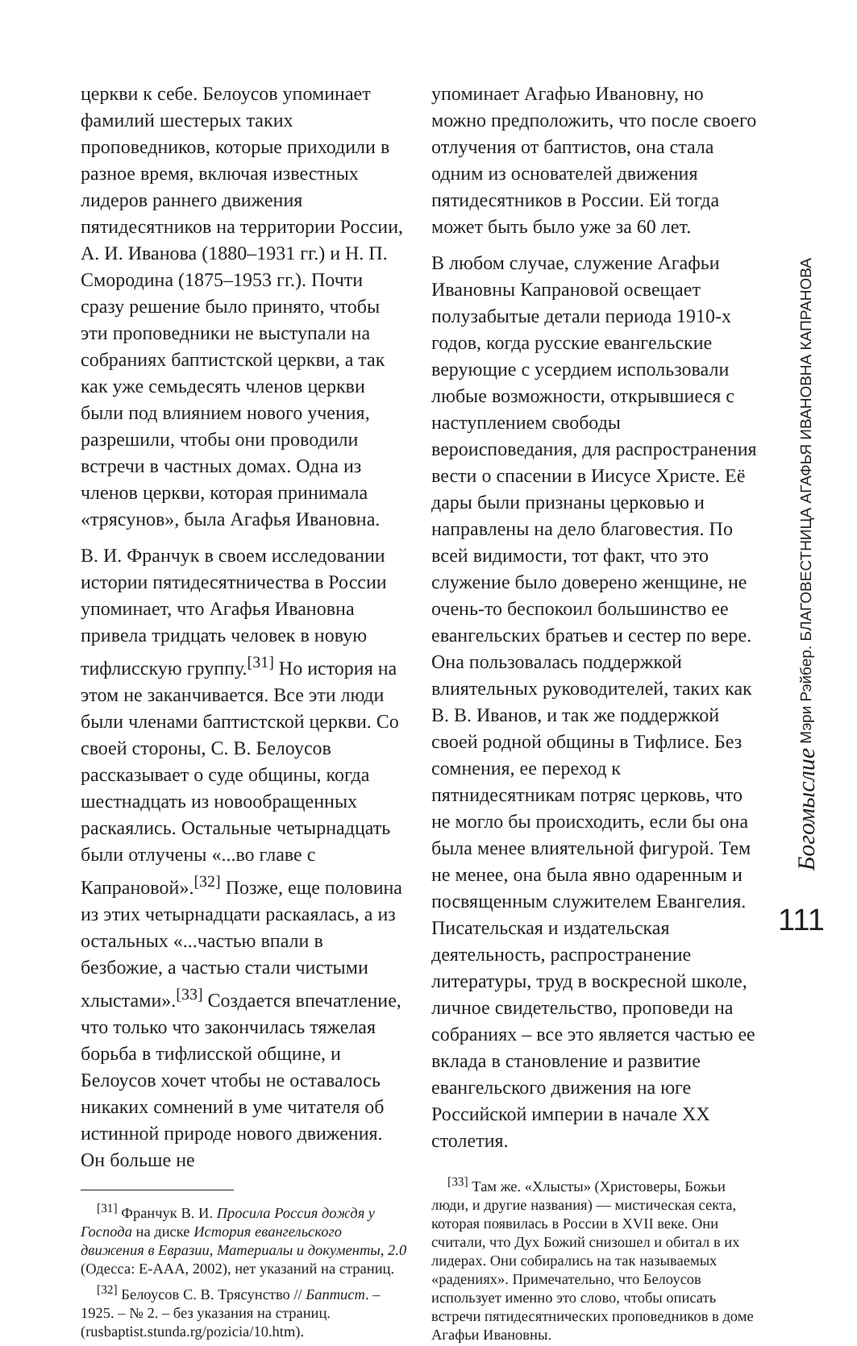церкви к себе. Белоусов упоминает фамилий шестерых таких проповедников, которые приходили в разное время, включая известных лидеров раннего движения пятидесятников на территории России, А. И. Иванова (1880–1931 гг.) и Н. П. Смородина (1875–1953 гг.). Почти сразу решение было принято, чтобы эти проповедники не выступали на собраниях баптистской церкви, а так как уже семьдесять членов церкви были под влиянием нового учения, разрешили, чтобы они проводили встречи в частных домах. Одна из членов церкви, которая принимала «трясунов», была Агафья Ивановна.
В. И. Франчук в своем исследовании истории пятидесятничества в России упоминает, что Агафья Ивановна привела тридцать человек в новую тифлисскую группу.<sup>[31]</sup> Но история на этом не заканчивается. Все эти люди были членами баптистской церкви. Со своей стороны, С. В. Белоусов рассказывает о суде общины, когда шестнадцать из новообращенных раскаялись. Остальные четырнадцать были отлучены «...во главе с Капрановой».<sup>[32]</sup> Позже, еще половина из этих четырнадцати раскаялась, а из остальных «...частью впали в безбожие, а частью стали чистыми хлыстами».<sup>[33]</sup> Создается впечатление, что только что закончилась тяжелая борьба в тифлисской общине, и Белоусов хочет чтобы не оставалось никаких сомнений в уме читателя об истинной природе нового движения. Он больше не
<sup>[31]</sup> Франчук В. И. Просила Россия дождя у Господа на диске История евангельского движения в Евразии, Материалы и документы, 2.0 (Одесса: Е-ААА, 2002), нет указаний на страниц.
<sup>[32]</sup> Белоусов С. В. Трясунство // Баптист. – 1925. – № 2. – без указания на страниц. (rusbaptist.stunda.rg/pozicia/10.htm).
упоминает Агафью Ивановну, но можно предположить, что после своего отлучения от баптистов, она стала одним из основателей движения пятидесятников в России. Ей тогда может быть было уже за 60 лет.
В любом случае, служение Агафьи Ивановны Капрановой освещает полузабытые детали периода 1910-х годов, когда русские евангельские верующие с усердием использовали любые возможности, открывшиеся с наступлением свободы вероисповедания, для распространения вести о спасении в Иисусе Христе. Её дары были признаны церковью и направлены на дело благовестия. По всей видимости, тот факт, что это служение было доверено женщине, не очень-то беспокоил большинство ее евангельских братьев и сестер по вере. Она пользовалась поддержкой влиятельных руководителей, таких как В. В. Иванов, и так же поддержкой своей родной общины в Тифлисе. Без сомнения, ее переход к пятнидесятникам потряс церковь, что не могло бы происходить, если бы она была менее влиятельной фигурой. Тем не менее, она была явно одаренным и посвященным служителем Евангелия. Писательская и издательская деятельность, распространение литературы, труд в воскресной школе, личное свидетельство, проповеди на собраниях – все это является частью ее вклада в становление и развитие евангельского движения на юге Российской империи в начале XX столетия.
<sup>[33]</sup> Там же. «Хлысты» (Христоверы, Божьи люди, и другие названия) — мистическая секта, которая появилась в России в XVII веке. Они считали, что Дух Божий снизошел и обитал в их лидерах. Они собирались на так называемых «радениях». Примечательно, что Белоусов использует именно это слово, чтобы описать встречи пятидесятнических проповедников в доме Агафьи Ивановны.
Богомыслие Мэри Рэйбер. БЛАГОВЕСТНИЦА АГАФЬЯ ИВАНОВНА КАПРАНОВА
111